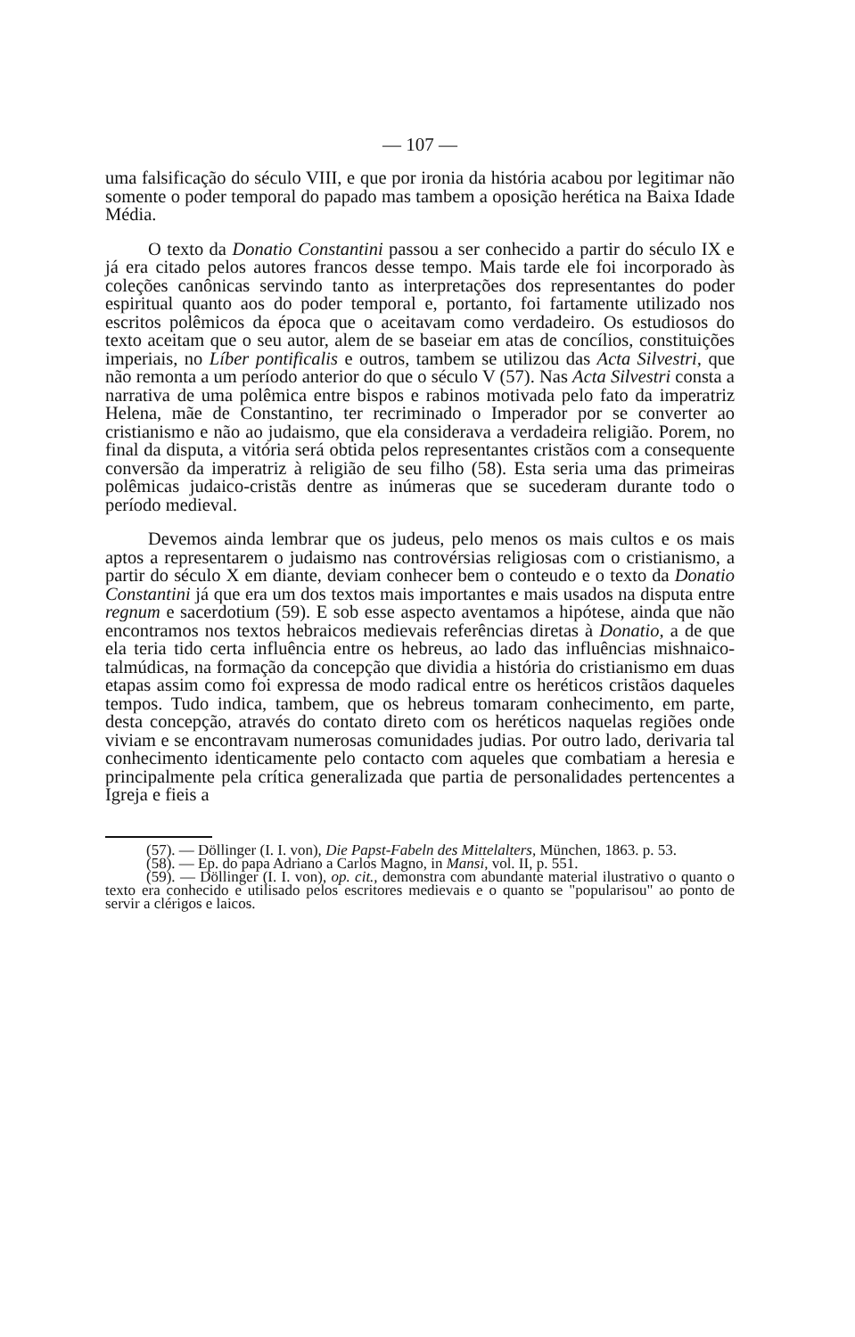— 107 —
uma falsificação do século VIII, e que por ironia da história acabou por legitimar não somente o poder temporal do papado mas tambem a oposição herética na Baixa Idade Média.
O texto da Donatio Constantini passou a ser conhecido a partir do século IX e já era citado pelos autores francos desse tempo. Mais tarde ele foi incorporado às coleções canônicas servindo tanto as interpretações dos representantes do poder espiritual quanto aos do poder temporal e, portanto, foi fartamente utilizado nos escritos polêmicos da época que o aceitavam como verdadeiro. Os estudiosos do texto aceitam que o seu autor, alem de se baseiar em atas de concílios, constituições imperiais, no Líber pontificalis e outros, tambem se utilizou das Acta Silvestri, que não remonta a um período anterior do que o século V (57). Nas Acta Silvestri consta a narrativa de uma polêmica entre bispos e rabinos motivada pelo fato da imperatriz Helena, mãe de Constantino, ter recriminado o Imperador por se converter ao cristianismo e não ao judaismo, que ela considerava a verdadeira religião. Porem, no final da disputa, a vitória será obtida pelos representantes cristãos com a consequente conversão da imperatriz à religião de seu filho (58). Esta seria uma das primeiras polêmicas judaico-cristãs dentre as inúmeras que se sucederam durante todo o período medieval.
Devemos ainda lembrar que os judeus, pelo menos os mais cultos e os mais aptos a representarem o judaismo nas controvérsias religiosas com o cristianismo, a partir do século X em diante, deviam conhecer bem o conteudo e o texto da Donatio Constantini já que era um dos textos mais importantes e mais usados na disputa entre regnum e sacerdotium (59). E sob esse aspecto aventamos a hipótese, ainda que não encontramos nos textos hebraicos medievais referências diretas à Donatio, a de que ela teria tido certa influência entre os hebreus, ao lado das influências mishnaico-talmúdicas, na formação da concepção que dividia a história do cristianismo em duas etapas assim como foi expressa de modo radical entre os heréticos cristãos daqueles tempos. Tudo indica, tambem, que os hebreus tomaram conhecimento, em parte, desta concepção, através do contato direto com os heréticos naquelas regiões onde viviam e se encontravam numerosas comunidades judias. Por outro lado, derivaria tal conhecimento identicamente pelo contacto com aqueles que combatiam a heresia e principalmente pela crítica generalizada que partia de personalidades pertencentes a Igreja e fieis a
(57). — Döllinger (I. I. von), Die Papst-Fabeln des Mittelalters, München, 1863. p. 53.
(58). — Ep. do papa Adriano a Carlos Magno, in Mansi, vol. II, p. 551.
(59). — Döllinger (I. I. von), op. cit., demonstra com abundante material ilustrativo o quanto o texto era conhecido e utilisado pelos escritores medievais e o quanto se "popularisou" ao ponto de servir a clérigos e laicos.